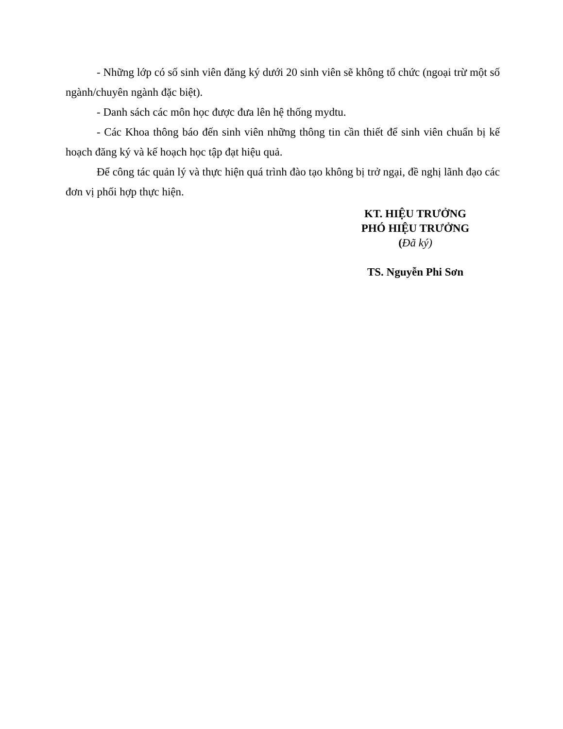- Những lớp có số sinh viên đăng ký dưới 20 sinh viên sẽ không tổ chức (ngoại trừ một số ngành/chuyên ngành đặc biệt).
- Danh sách các môn học được đưa lên hệ thống mydtu.
- Các Khoa thông báo đến sinh viên những thông tin cần thiết để sinh viên chuẩn bị kế hoạch đăng ký và kế hoạch học tập đạt hiệu quả.
Để công tác quản lý và thực hiện quá trình đào tạo không bị trở ngại, đề nghị lãnh đạo các đơn vị phối hợp thực hiện.
KT. HIỆU TRƯỞNG
PHÓ HIỆU TRƯỞNG
(Đã ký)
TS. Nguyễn Phi Sơn